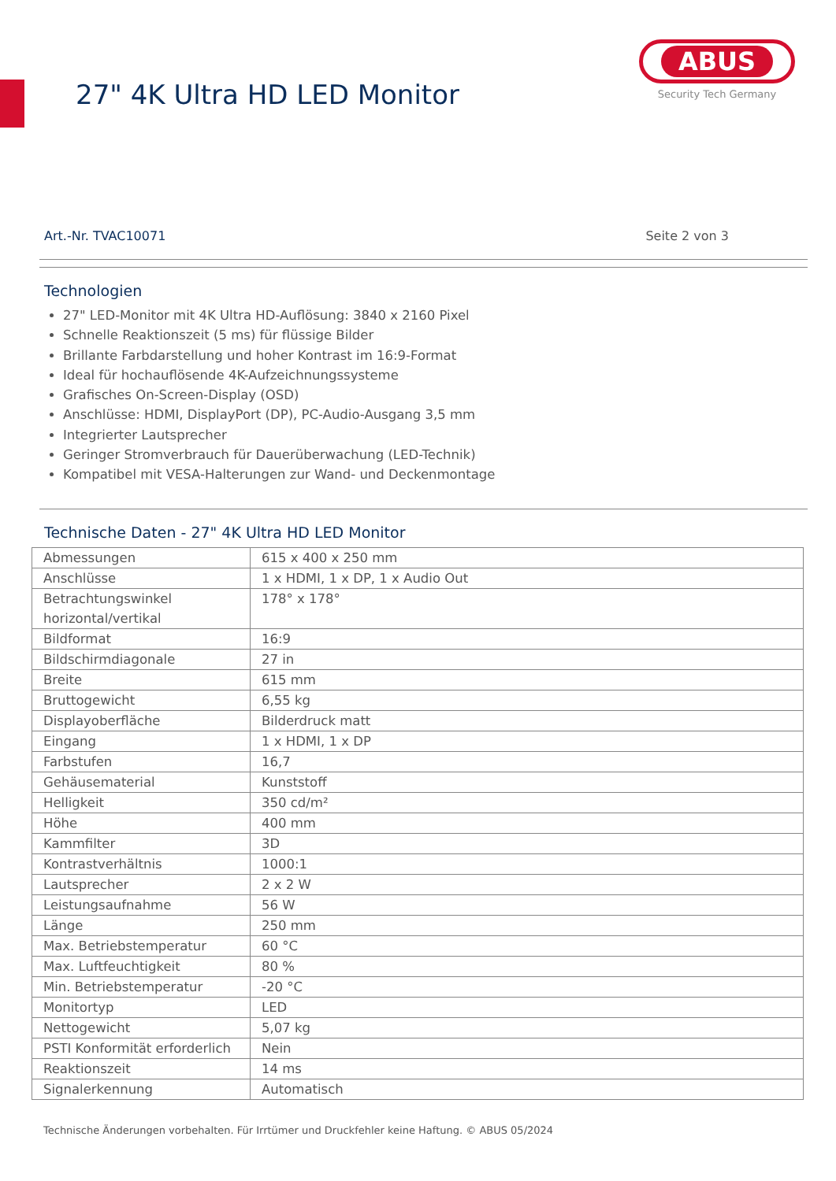27" 4K Ultra HD LED Monitor
ABUS
Security Tech Germany
Art.-Nr. TVAC10071 Seite 2 von 3
Technologien
27" LED-Monitor mit 4K Ultra HD-Auflösung: 3840 x 2160 Pixel
Schnelle Reaktionszeit (5 ms) für flüssige Bilder
Brillante Farbdarstellung und hoher Kontrast im 16:9-Format
Ideal für hochauflösende 4K-Aufzeichnungssysteme
Grafisches On-Screen-Display (OSD)
Anschlüsse: HDMI, DisplayPort (DP), PC-Audio-Ausgang 3,5 mm
Integrierter Lautsprecher
Geringer Stromverbrauch für Dauerüberwachung (LED-Technik)
Kompatibel mit VESA-Halterungen zur Wand- und Deckenmontage
Technische Daten - 27" 4K Ultra HD LED Monitor
| Abmessungen | 615 x 400 x 250 mm |
| Anschlüsse | 1 x HDMI, 1 x DP, 1 x Audio Out |
| Betrachtungswinkel horizontal/vertikal | 178° x 178° |
| Bildformat | 16:9 |
| Bildschirmdiagonale | 27 in |
| Breite | 615 mm |
| Bruttogewicht | 6,55 kg |
| Displayoberfläche | Bilderdruck matt |
| Eingang | 1 x HDMI, 1 x DP |
| Farbstufen | 16,7 |
| Gehäusematerial | Kunststoff |
| Helligkeit | 350 cd/m² |
| Höhe | 400 mm |
| Kammfilter | 3D |
| Kontrastverhältnis | 1000:1 |
| Lautsprecher | 2 x 2 W |
| Leistungsaufnahme | 56 W |
| Länge | 250 mm |
| Max. Betriebstemperatur | 60 °C |
| Max. Luftfeuchtigkeit | 80 % |
| Min. Betriebstemperatur | -20 °C |
| Monitortyp | LED |
| Nettogewicht | 5,07 kg |
| PSTI Konformität erforderlich | Nein |
| Reaktionszeit | 14 ms |
| Signalerkennung | Automatisch |
Technische Änderungen vorbehalten. Für Irrtümer und Druckfehler keine Haftung. © ABUS 05/2024